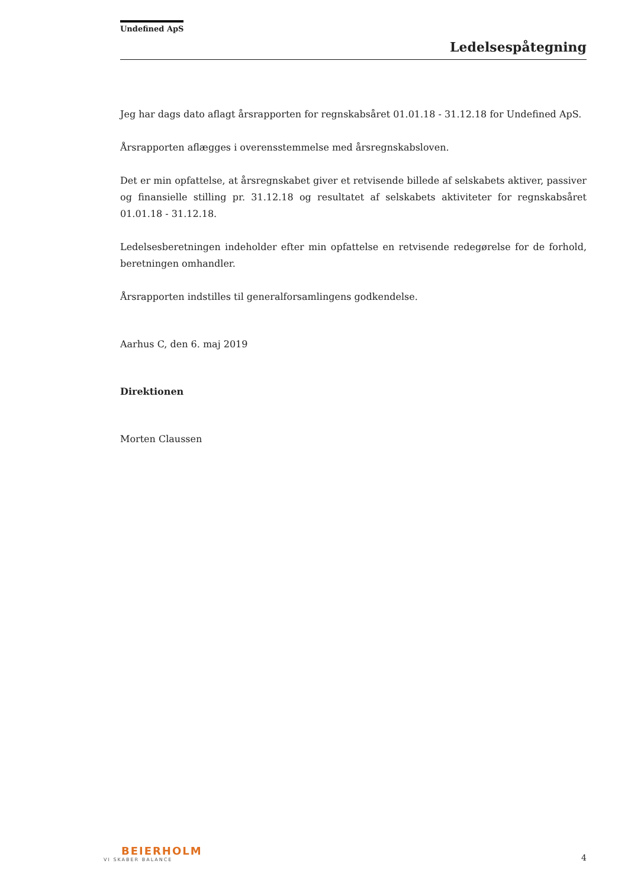Undefined ApS
Ledelsespåtegning
Jeg har dags dato aflagt årsrapporten for regnskabsåret 01.01.18 - 31.12.18 for Undefined ApS.
Årsrapporten aflægges i overensstemmelse med årsregnskabsloven.
Det er min opfattelse, at årsregnskabet giver et retvisende billede af selskabets aktiver, passiver og finansielle stilling pr. 31.12.18 og resultatet af selskabets aktiviteter for regnskabsåret 01.01.18 - 31.12.18.
Ledelsesberetningen indeholder efter min opfattelse en retvisende redegørelse for de forhold, beretningen omhandler.
Årsrapporten indstilles til generalforsamlingens godkendelse.
Aarhus C, den 6. maj 2019
Direktionen
Morten Claussen
BEIERHOLM
VI SKABER BALANCE
4